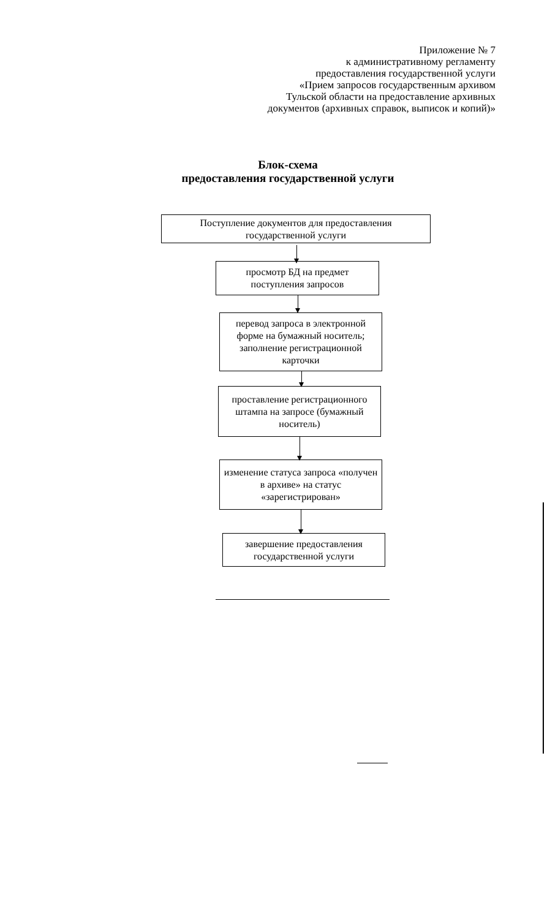Приложение № 7
к административному регламенту
предоставления государственной услуги
«Прием запросов государственным архивом
Тульской области на предоставление архивных
документов (архивных справок, выписок и копий)»
Блок-схема
предоставления государственной услуги
Поступление документов для предоставления государственной услуги
просмотр БД на предмет поступления запросов
перевод запроса в электронной форме на бумажный носитель; заполнение регистрационной карточки
проставление регистрационного штампа на запросе (бумажный носитель)
изменение статуса запроса «получен в архиве» на статус «зарегистрирован»
завершение предоставления государственной услуги